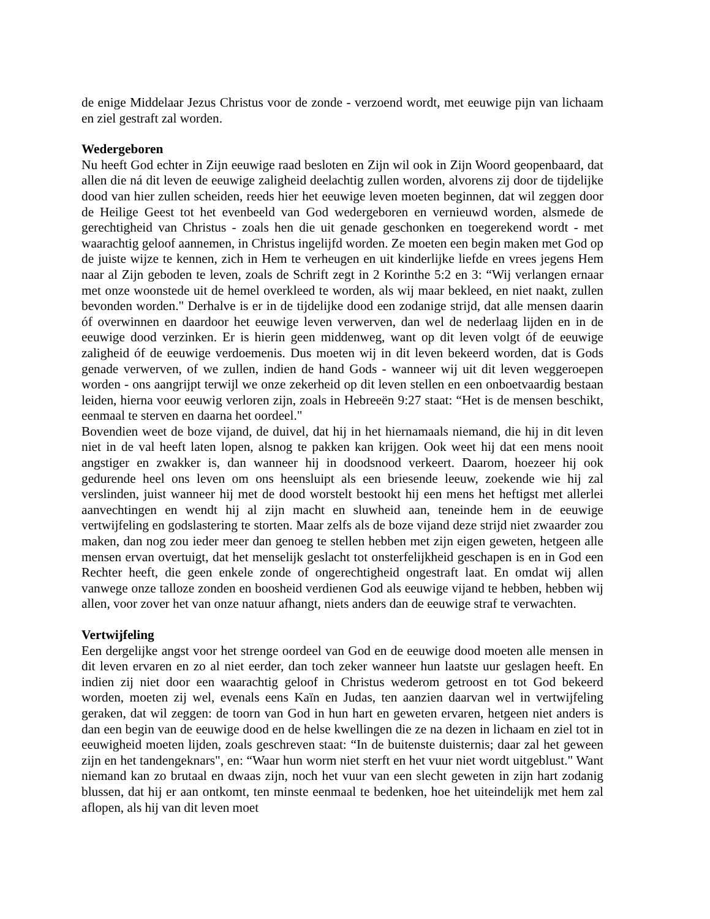de enige Middelaar Jezus Christus voor de zonde - verzoend wordt, met eeuwige pijn van lichaam en ziel gestraft zal worden.
Wedergeboren
Nu heeft God echter in Zijn eeuwige raad besloten en Zijn wil ook in Zijn Woord geopenbaard, dat allen die ná dit leven de eeuwige zaligheid deelachtig zullen worden, alvorens zij door de tijdelijke dood van hier zullen scheiden, reeds hier het eeuwige leven moeten beginnen, dat wil zeggen door de Heilige Geest tot het evenbeeld van God wedergeboren en vernieuwd worden, alsmede de gerechtigheid van Christus - zoals hen die uit genade geschonken en toegerekend wordt - met waarachtig geloof aannemen, in Christus ingelijfd worden. Ze moeten een begin maken met God op de juiste wijze te kennen, zich in Hem te verheugen en uit kinderlijke liefde en vrees jegens Hem naar al Zijn geboden te leven, zoals de Schrift zegt in 2 Korinthe 5:2 en 3: “Wij verlangen ernaar met onze woonstede uit de hemel overkleed te worden, als wij maar bekleed, en niet naakt, zullen bevonden worden." Derhalve is er in de tijdelijke dood een zodanige strijd, dat alle mensen daarin óf overwinnen en daardoor het eeuwige leven verwerven, dan wel de nederlaag lijden en in de eeuwige dood verzinken. Er is hierin geen middenweg, want op dit leven volgt óf de eeuwige zaligheid óf de eeuwige verdoemenis. Dus moeten wij in dit leven bekeerd worden, dat is Gods genade verwerven, of we zullen, indien de hand Gods - wanneer wij uit dit leven weggeroepen worden - ons aangrijpt terwijl we onze zekerheid op dit leven stellen en een onboetvaardig bestaan leiden, hierna voor eeuwig verloren zijn, zoals in Hebreeën 9:27 staat: “Het is de mensen beschikt, eenmaal te sterven en daarna het oordeel."
Bovendien weet de boze vijand, de duivel, dat hij in het hiernamaals niemand, die hij in dit leven niet in de val heeft laten lopen, alsnog te pakken kan krijgen. Ook weet hij dat een mens nooit angstiger en zwakker is, dan wanneer hij in doodsnood verkeert. Daarom, hoezeer hij ook gedurende heel ons leven om ons heensluipt als een briesende leeuw, zoekende wie hij zal verslinden, juist wanneer hij met de dood worstelt bestookt hij een mens het heftigst met allerlei aanvechtingen en wendt hij al zijn macht en sluwheid aan, teneinde hem in de eeuwige vertwijfeling en godslastering te storten. Maar zelfs als de boze vijand deze strijd niet zwaarder zou maken, dan nog zou ieder meer dan genoeg te stellen hebben met zijn eigen geweten, hetgeen alle mensen ervan overtuigt, dat het menselijk geslacht tot onsterfelijkheid geschapen is en in God een Rechter heeft, die geen enkele zonde of ongerechtigheid ongestraft laat. En omdat wij allen vanwege onze talloze zonden en boosheid verdienen God als eeuwige vijand te hebben, hebben wij allen, voor zover het van onze natuur afhangt, niets anders dan de eeuwige straf te verwachten.
Vertwijfeling
Een dergelijke angst voor het strenge oordeel van God en de eeuwige dood moeten alle mensen in dit leven ervaren en zo al niet eerder, dan toch zeker wanneer hun laatste uur geslagen heeft. En indien zij niet door een waarachtig geloof in Christus wederom getroost en tot God bekeerd worden, moeten zij wel, evenals eens Kaïn en Judas, ten aanzien daarvan wel in vertwijfeling geraken, dat wil zeggen: de toorn van God in hun hart en geweten ervaren, hetgeen niet anders is dan een begin van de eeuwige dood en de helse kwellingen die ze na dezen in lichaam en ziel tot in eeuwigheid moeten lijden, zoals geschreven staat: “In de buitenste duisternis; daar zal het geween zijn en het tandengeknars", en: “Waar hun worm niet sterft en het vuur niet wordt uitgeblust." Want niemand kan zo brutaal en dwaas zijn, noch het vuur van een slecht geweten in zijn hart zodanig blussen, dat hij er aan ontkomt, ten minste eenmaal te bedenken, hoe het uiteindelijk met hem zal aflopen, als hij van dit leven moet